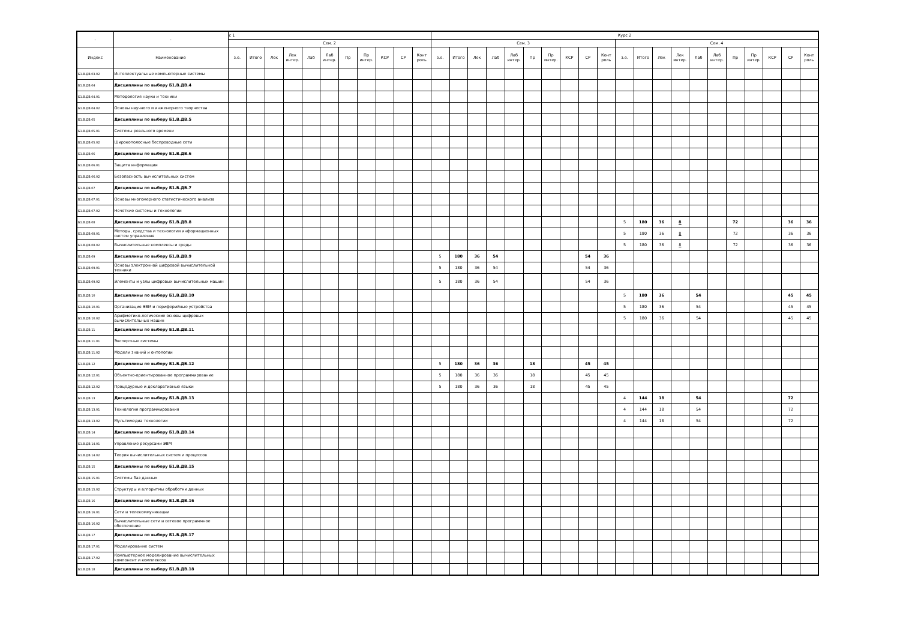| - | - | с 1 | | | | | | | | | | | Курс 2 | | | | | | | | | | | | | | | | | | | | |
| | | Сем. 2 | | | | | | | | | | | Сем. 3 | | | | | | | | | | Сем. 4 | | | | | | | | | | |
| Индекс | Наименование | з.е. | Итого | Лек | Лек интер. | Лаб | Лаб интер. | Пр | Пр интер. | КСР | СР | Конт роль | з.е. | Итого | Лек | Лаб | Лаб интер. | Пр | Пр интер. | КСР | СР | Конт роль | з.е. | Итого | Лек | Лек интер. | Лаб | Лаб интер. | Пр | Пр интер. | КСР | СР | Конт роль |
| Б1.В.ДВ.03.02 | Интеллектуальные компьютерные системы | | | | | | | | | | | | | | | | | | | | | | | | | | | | | | | | |
| Б1.В.ДВ.04 | Дисциплины по выбору Б1.В.ДВ.4 | | | | | | | | | | | | | | | | | | | | | | | | | | | | | | | | |
| Б1.В.ДВ.04.01 | Методология науки и техники | | | | | | | | | | | | | | | | | | | | | | | | | | | | | | | | |
| Б1.В.ДВ.04.02 | Основы научного и инженерного творчества | | | | | | | | | | | | | | | | | | | | | | | | | | | | | | | | |
| Б1.В.ДВ.05 | Дисциплины по выбору Б1.В.ДВ.5 | | | | | | | | | | | | | | | | | | | | | | | | | | | | | | | | |
| Б1.В.ДВ.05.01 | Системы реального времени | | | | | | | | | | | | | | | | | | | | | | | | | | | | | | | | |
| Б1.В.ДВ.05.02 | Широкополосные беспроводные сети | | | | | | | | | | | | | | | | | | | | | | | | | | | | | | | | |
| Б1.В.ДВ.06 | Дисциплины по выбору Б1.В.ДВ.6 | | | | | | | | | | | | | | | | | | | | | | | | | | | | | | | | |
| Б1.В.ДВ.06.01 | Защита информации | | | | | | | | | | | | | | | | | | | | | | | | | | | | | | | | |
| Б1.В.ДВ.06.02 | Безопасность вычислительных систем | | | | | | | | | | | | | | | | | | | | | | | | | | | | | | | | |
| Б1.В.ДВ.07 | Дисциплины по выбору Б1.В.ДВ.7 | | | | | | | | | | | | | | | | | | | | | | | | | | | | | | | | |
| Б1.В.ДВ.07.01 | Основы многомерного статистического анализа | | | | | | | | | | | | | | | | | | | | | | | | | | | | | | | | |
| Б1.В.ДВ.07.02 | Нечеткие системы и технологии | | | | | | | | | | | | | | | | | | | | | | | | | | | | | | | | |
| Б1.В.ДВ.08 | Дисциплины по выбору Б1.В.ДВ.8 | | | | | | | | | | | | | | | | | | | | | | 5 | 180 | 36 | 8 | | | 72 | | | 36 | 36 |
| Б1.В.ДВ.08.01 | Методы, средства и технологии информационных систем управления | | | | | | | | | | | | | | | | | | | | | | 5 | 180 | 36 | 8 | | | 72 | | | 36 | 36 |
| Б1.В.ДВ.08.02 | Вычислительные комплексы и среды | | | | | | | | | | | | | | | | | | | | | | 5 | 180 | 36 | 8 | | | 72 | | | 36 | 36 |
| Б1.В.ДВ.09 | Дисциплины по выбору Б1.В.ДВ.9 | | | | | | | | | | | | 5 | 180 | 36 | 54 | | | | | 54 | 36 | | | | | | | | | | | |
| Б1.В.ДВ.09.01 | Основы электронной цифровой вычислительной техники | | | | | | | | | | | | 5 | 180 | 36 | 54 | | | | | 54 | 36 | | | | | | | | | | | |
| Б1.В.ДВ.09.02 | Элементы и узлы цифровых вычислительных машин | | | | | | | | | | | | 5 | 180 | 36 | 54 | | | | | 54 | 36 | | | | | | | | | | | |
| Б1.В.ДВ.10 | Дисциплины по выбору Б1.В.ДВ.10 | | | | | | | | | | | | | | | | | | | | | | 5 | 180 | 36 | | 54 | | | | | 45 | 45 |
| Б1.В.ДВ.10.01 | Организация ЭВМ и периферийные устройства | | | | | | | | | | | | | | | | | | | | | | 5 | 180 | 36 | | 54 | | | | | 45 | 45 |
| Б1.В.ДВ.10.02 | Арифметико-логические основы цифровых вычислительных машин | | | | | | | | | | | | | | | | | | | | | | 5 | 180 | 36 | | 54 | | | | | 45 | 45 |
| Б1.В.ДВ.11 | Дисциплины по выбору Б1.В.ДВ.11 | | | | | | | | | | | | | | | | | | | | | | | | | | | | | | | | |
| Б1.В.ДВ.11.01 | Экспертные системы | | | | | | | | | | | | | | | | | | | | | | | | | | | | | | | | |
| Б1.В.ДВ.11.02 | Модели знаний и онтологии | | | | | | | | | | | | | | | | | | | | | | | | | | | | | | | | |
| Б1.В.ДВ.12 | Дисциплины по выбору Б1.В.ДВ.12 | | | | | | | | | | | | 5 | 180 | 36 | 36 | | 18 | | | 45 | 45 | | | | | | | | | | | |
| Б1.В.ДВ.12.01 | Объектно-ориентированное программирование | | | | | | | | | | | | 5 | 180 | 36 | 36 | | 18 | | | 45 | 45 | | | | | | | | | | | |
| Б1.В.ДВ.12.02 | Процедурные и декларативные языки | | | | | | | | | | | | 5 | 180 | 36 | 36 | | 18 | | | 45 | 45 | | | | | | | | | | | |
| Б1.В.ДВ.13 | Дисциплины по выбору Б1.В.ДВ.13 | | | | | | | | | | | | | | | | | | | | | | 4 | 144 | 18 | | 54 | | | | | 72 | |
| Б1.В.ДВ.13.01 | Технология программирования | | | | | | | | | | | | | | | | | | | | | | 4 | 144 | 18 | | 54 | | | | | 72 | |
| Б1.В.ДВ.13.02 | Мультимедиа технологии | | | | | | | | | | | | | | | | | | | | | | 4 | 144 | 18 | | 54 | | | | | 72 | |
| Б1.В.ДВ.14 | Дисциплины по выбору Б1.В.ДВ.14 | | | | | | | | | | | | | | | | | | | | | | | | | | | | | | | | |
| Б1.В.ДВ.14.01 | Управление ресурсами ЭВМ | | | | | | | | | | | | | | | | | | | | | | | | | | | | | | | | |
| Б1.В.ДВ.14.02 | Теория вычислительных систем и процессов | | | | | | | | | | | | | | | | | | | | | | | | | | | | | | | | |
| Б1.В.ДВ.15 | Дисциплины по выбору Б1.В.ДВ.15 | | | | | | | | | | | | | | | | | | | | | | | | | | | | | | | | |
| Б1.В.ДВ.15.01 | Системы баз данных | | | | | | | | | | | | | | | | | | | | | | | | | | | | | | | | |
| Б1.В.ДВ.15.02 | Структуры и алгоритмы обработки данных | | | | | | | | | | | | | | | | | | | | | | | | | | | | | | | | |
| Б1.В.ДВ.16 | Дисциплины по выбору Б1.В.ДВ.16 | | | | | | | | | | | | | | | | | | | | | | | | | | | | | | | | |
| Б1.В.ДВ.16.01 | Сети и телекоммуникации | | | | | | | | | | | | | | | | | | | | | | | | | | | | | | | | |
| Б1.В.ДВ.16.02 | Вычислительные сети и сетевое программное обеспечение | | | | | | | | | | | | | | | | | | | | | | | | | | | | | | | | |
| Б1.В.ДВ.17 | Дисциплины по выбору Б1.В.ДВ.17 | | | | | | | | | | | | | | | | | | | | | | | | | | | | | | | | |
| Б1.В.ДВ.17.01 | Моделирование систем | | | | | | | | | | | | | | | | | | | | | | | | | | | | | | | | |
| Б1.В.ДВ.17.02 | Компьютерное моделирование вычислительных компонент и комплексов | | | | | | | | | | | | | | | | | | | | | | | | | | | | | | | | |
| Б1.В.ДВ.18 | Дисциплины по выбору Б1.В.ДВ.18 | | | | | | | | | | | | | | | | | | | | | | | | | | | | | | | | |